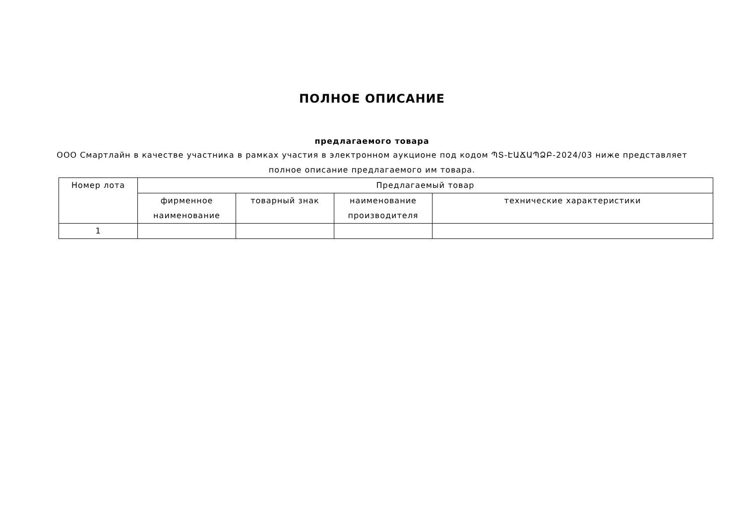ПОЛНОЕ ОПИСАНИЕ
предлагаемого товара
ООО Смартлайн в качестве участника в рамках участия в электронном аукционе под кодом ՊՏ-ԷԱՃԱՊՁԲ-2024/03 ниже представляет полное описание предлагаемого им товара.
| Номер лота | Предлагаемый товар | | | |
| --- | --- | --- | --- | --- |
| | фирменное наименование | товарный знак | наименование производителя | технические характеристики |
| 1 | | | | |